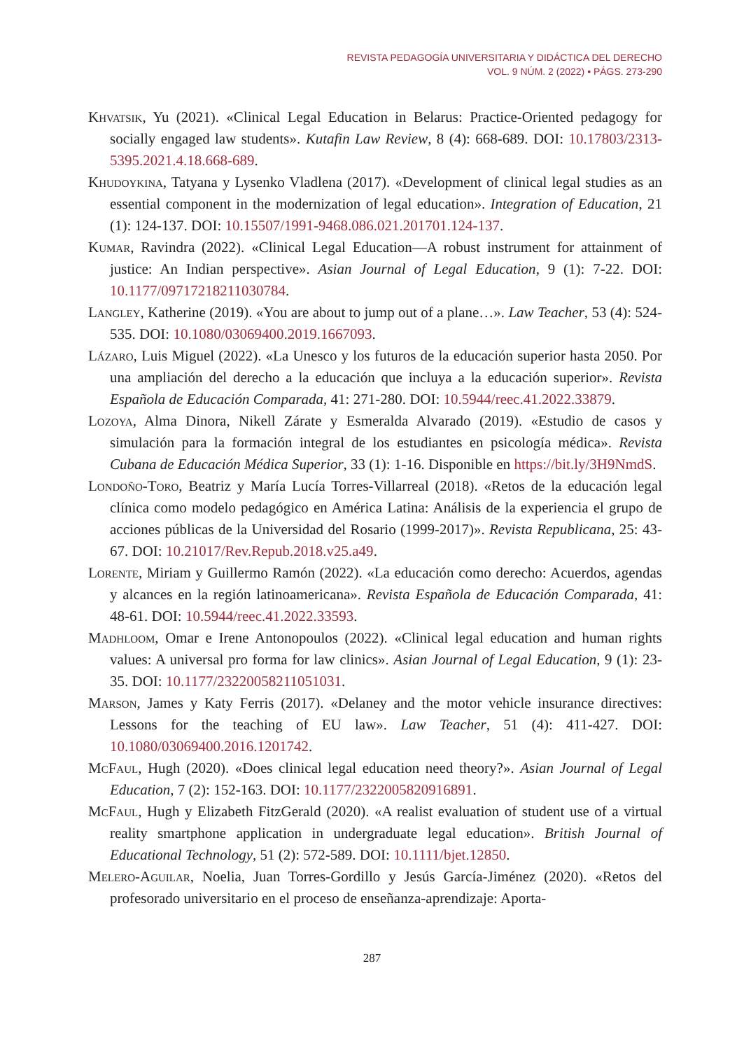REVISTA PEDAGOGÍA UNIVERSITARIA Y DIDÁCTICA DEL DERECHO
VOL. 9 NÚM. 2 (2022) • PÁGS. 273-290
Khvatsik, Yu (2021). «Clinical Legal Education in Belarus: Practice-Oriented pedagogy for socially engaged law students». Kutafin Law Review, 8 (4): 668-689. DOI: 10.17803/2313-5395.2021.4.18.668-689.
Khudoykina, Tatyana y Lysenko Vladlena (2017). «Development of clinical legal studies as an essential component in the modernization of legal education». Integration of Education, 21 (1): 124-137. DOI: 10.15507/1991-9468.086.021.201701.124-137.
Kumar, Ravindra (2022). «Clinical Legal Education—A robust instrument for attainment of justice: An Indian perspective». Asian Journal of Legal Education, 9 (1): 7-22. DOI: 10.1177/09717218211030784.
Langley, Katherine (2019). «You are about to jump out of a plane…». Law Teacher, 53 (4): 524-535. DOI: 10.1080/03069400.2019.1667093.
Lázaro, Luis Miguel (2022). «La Unesco y los futuros de la educación superior hasta 2050. Por una ampliación del derecho a la educación que incluya a la educación superior». Revista Española de Educación Comparada, 41: 271-280. DOI: 10.5944/reec.41.2022.33879.
Lozoya, Alma Dinora, Nikell Zárate y Esmeralda Alvarado (2019). «Estudio de casos y simulación para la formación integral de los estudiantes en psicología médica». Revista Cubana de Educación Médica Superior, 33 (1): 1-16. Disponible en https://bit.ly/3H9NmdS.
Londoño-Toro, Beatriz y María Lucía Torres-Villarreal (2018). «Retos de la educación legal clínica como modelo pedagógico en América Latina: Análisis de la experiencia el grupo de acciones públicas de la Universidad del Rosario (1999-2017)». Revista Republicana, 25: 43-67. DOI: 10.21017/Rev.Repub.2018.v25.a49.
Lorente, Miriam y Guillermo Ramón (2022). «La educación como derecho: Acuerdos, agendas y alcances en la región latinoamericana». Revista Española de Educación Comparada, 41: 48-61. DOI: 10.5944/reec.41.2022.33593.
Madhloom, Omar e Irene Antonopoulos (2022). «Clinical legal education and human rights values: A universal pro forma for law clinics». Asian Journal of Legal Education, 9 (1): 23-35. DOI: 10.1177/23220058211051031.
Marson, James y Katy Ferris (2017). «Delaney and the motor vehicle insurance directives: Lessons for the teaching of EU law». Law Teacher, 51 (4): 411-427. DOI: 10.1080/03069400.2016.1201742.
McFaul, Hugh (2020). «Does clinical legal education need theory?». Asian Journal of Legal Education, 7 (2): 152-163. DOI: 10.1177/2322005820916891.
McFaul, Hugh y Elizabeth FitzGerald (2020). «A realist evaluation of student use of a virtual reality smartphone application in undergraduate legal education». British Journal of Educational Technology, 51 (2): 572-589. DOI: 10.1111/bjet.12850.
Melero-Aguilar, Noelia, Juan Torres-Gordillo y Jesús García-Jiménez (2020). «Retos del profesorado universitario en el proceso de enseñanza-aprendizaje: Aporta-
287